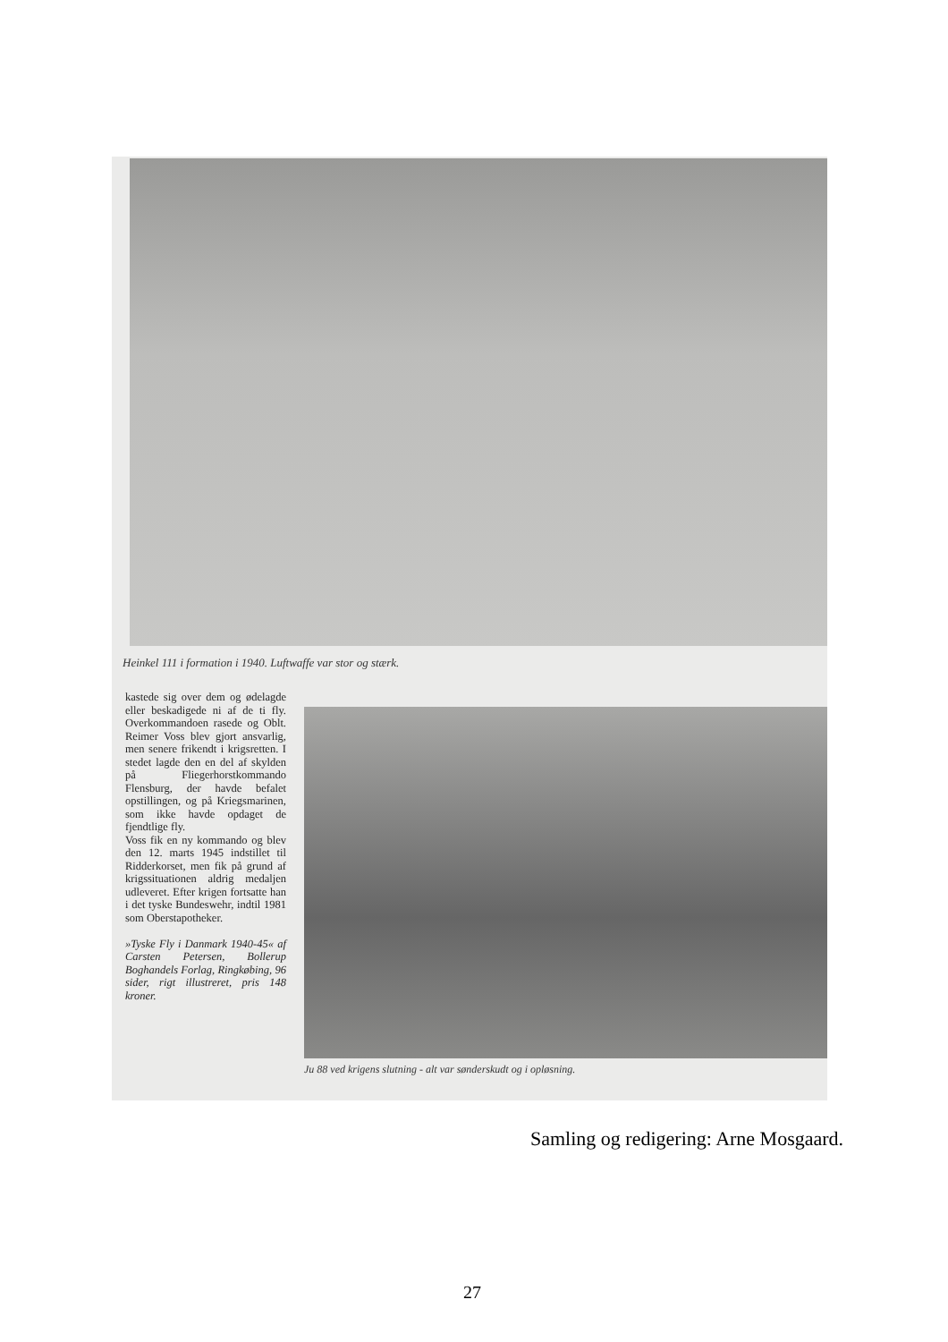Heinkel 111 i formation i 1940. Luftwaffe var stor og stærk.
kastede sig over dem og ødelagde eller beskadigede ni af de ti fly. Overkommandoen rasede og Oblt. Reimer Voss blev gjort ansvarlig, men senere frikendt i krigsretten. I stedet lagde den en del af skylden på Fliegerhorstkommando Flensburg, der havde befalet opstillingen, og på Kriegsmarinen, som ikke havde opdaget de fjendtlige fly.
Voss fik en ny kommando og blev den 12. marts 1945 indstillet til Ridderkorset, men fik på grund af krigssituationen aldrig medaljen udleveret. Efter krigen fortsatte han i det tyske Bundeswehr, indtil 1981 som Oberstapotheker.
»Tyske Fly i Danmark 1940-45« af Carsten Petersen, Bollerup Boghandels Forlag, Ringkøbing, 96 sider, rigt illustreret, pris 148 kroner.
Ju 88 ved krigens slutning - alt var sønderskudt og i opløsning.
Samling og redigering: Arne Mosgaard.
27